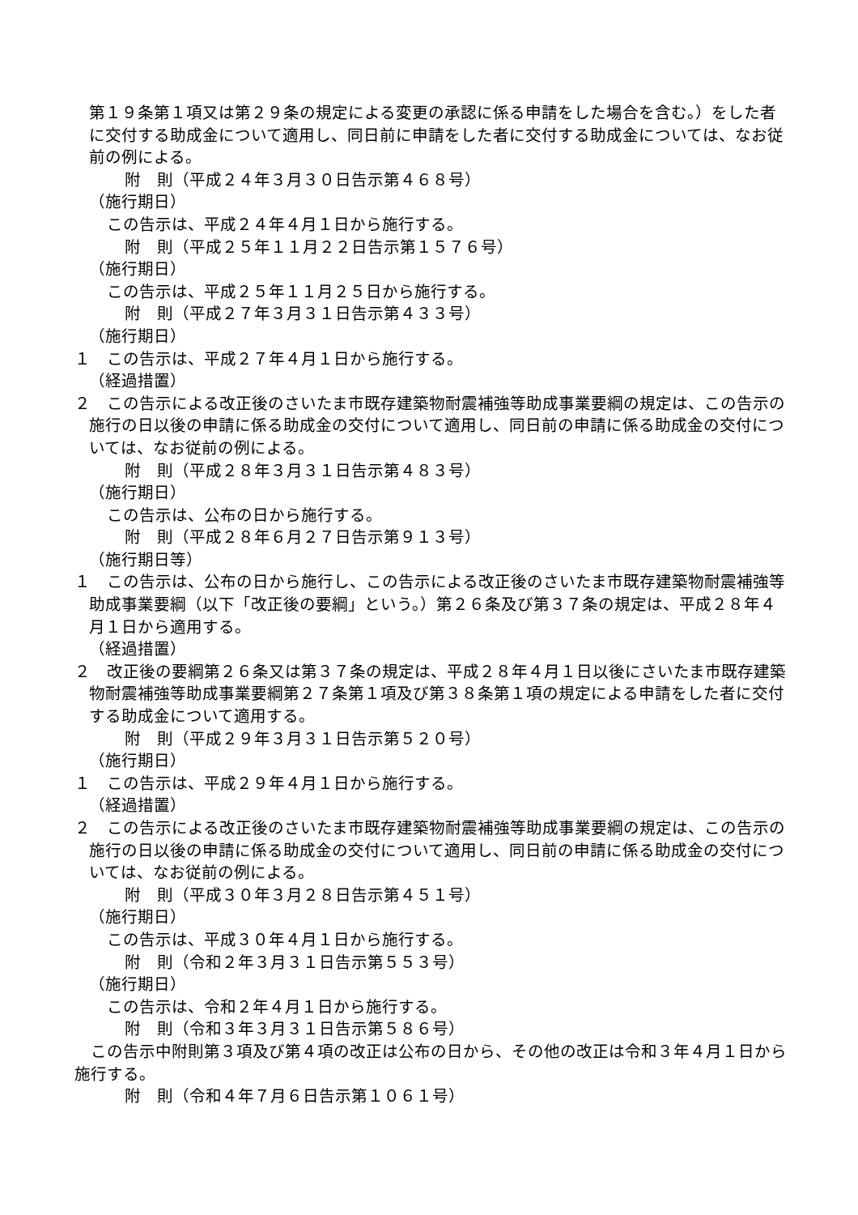第１９条第１項又は第２９条の規定による変更の承認に係る申請をした場合を含む。）をした者に交付する助成金について適用し、同日前に申請をした者に交付する助成金については、なお従前の例による。
附　則（平成２４年３月３０日告示第４６８号）
（施行期日）
この告示は、平成２４年４月１日から施行する。
附　則（平成２５年１１月２２日告示第１５７６号）
（施行期日）
この告示は、平成２５年１１月２５日から施行する。
附　則（平成２７年３月３１日告示第４３３号）
（施行期日）
１　この告示は、平成２７年４月１日から施行する。
（経過措置）
２　この告示による改正後のさいたま市既存建築物耐震補強等助成事業要綱の規定は、この告示の施行の日以後の申請に係る助成金の交付について適用し、同日前の申請に係る助成金の交付については、なお従前の例による。
附　則（平成２８年３月３１日告示第４８３号）
（施行期日）
この告示は、公布の日から施行する。
附　則（平成２８年６月２７日告示第９１３号）
（施行期日等）
１　この告示は、公布の日から施行し、この告示による改正後のさいたま市既存建築物耐震補強等助成事業要綱（以下「改正後の要綱」という。）第２６条及び第３７条の規定は、平成２８年４月１日から適用する。
（経過措置）
２　改正後の要綱第２６条又は第３７条の規定は、平成２８年４月１日以後にさいたま市既存建築物耐震補強等助成事業要綱第２７条第１項及び第３８条第１項の規定による申請をした者に交付する助成金について適用する。
附　則（平成２９年３月３１日告示第５２０号）
（施行期日）
１　この告示は、平成２９年４月１日から施行する。
（経過措置）
２　この告示による改正後のさいたま市既存建築物耐震補強等助成事業要綱の規定は、この告示の施行の日以後の申請に係る助成金の交付について適用し、同日前の申請に係る助成金の交付については、なお従前の例による。
附　則（平成３０年３月２８日告示第４５１号）
（施行期日）
この告示は、平成３０年４月１日から施行する。
附　則（令和２年３月３１日告示第５５３号）
（施行期日）
この告示は、令和２年４月１日から施行する。
附　則（令和３年３月３１日告示第５８６号）
この告示中附則第３項及び第４項の改正は公布の日から、その他の改正は令和３年４月１日から施行する。
附　則（令和４年７月６日告示第１０６１号）